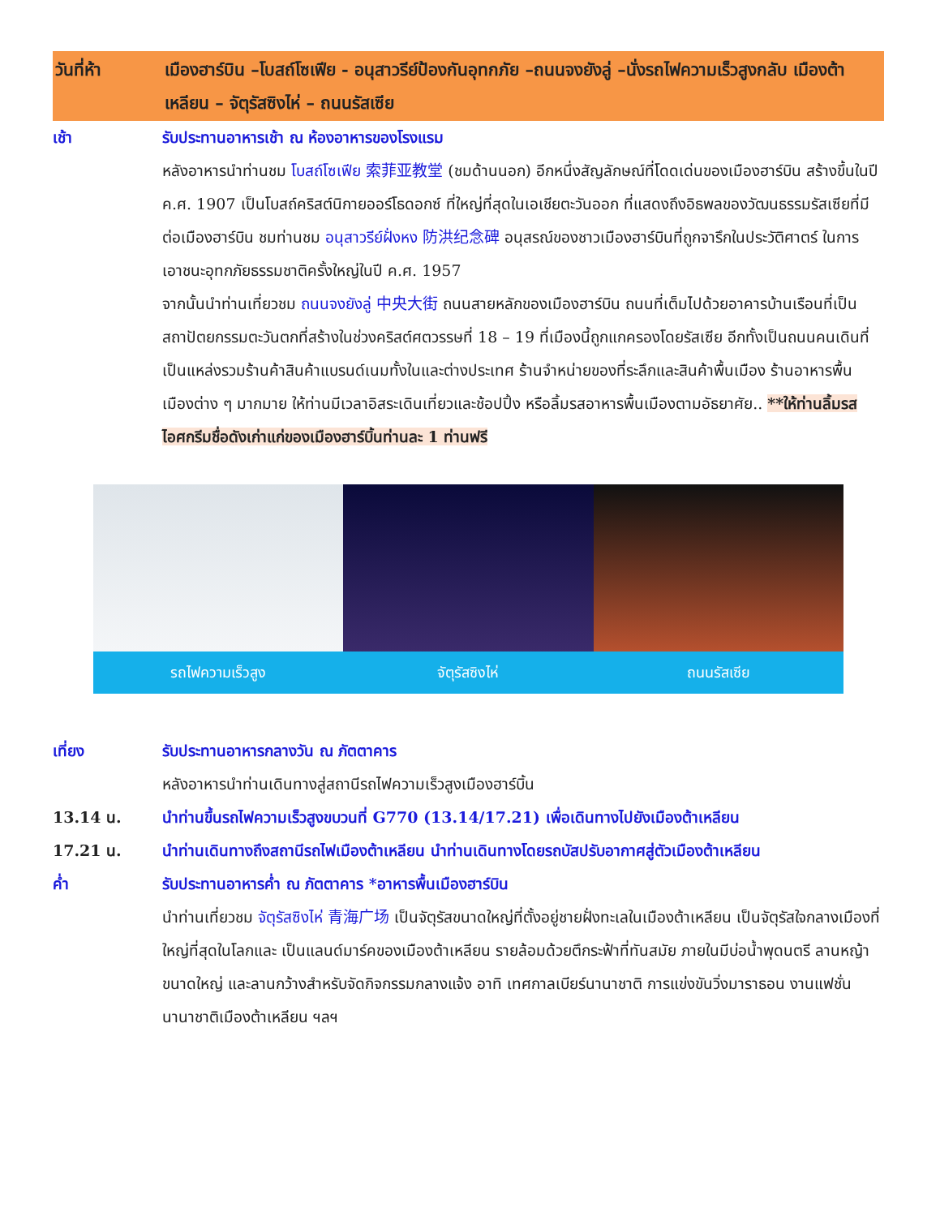วันที่ห้า เมืองฮาร์บิน –โบสถ์โซเฟีย - อนุสาวรีย์ป้องกันอุทกภัย –ถนนจงยังลู่ –นั่งรถไฟความเร็วสูงกลับ เมืองต้าเหลียน – จัตุรัสซิงไห่ – ถนนรัสเซีย
เช้า รับประทานอาหารเช้า ณ ห้องอาหารของโรงแรม
หลังอาหารนำท่านชม โบสถ์โซเฟีย 索菲亚教堂 (ชมด้านนอก) อีกหนึ่งสัญลักษณ์ที่โดดเด่นของเมืองฮาร์บิน สร้างขึ้นในปี ค.ศ. 1907 เป็นโบสถ์คริสต์นิกายออร์โธดอกซ์ ที่ใหญ่ที่สุดในเอเชียตะวันออก ที่แสดงถึงอิธพลของวัฒนธรรมรัสเซียที่มีต่อเมืองฮาร์บิน ชมท่านชม อนุสาวรีย์ฝั่งหง 防洪纪念碑 อนุสรณ์ของชาวเมืองฮาร์บินที่ถูกจารึกในประวัติศาตร์ ในการเอาชนะอุทกภัยธรรมชาติครั้งใหญ่ในปี ค.ศ. 1957
จากนั้นนำท่านเที่ยวชม ถนนจงยังลู่ 中央大街 ถนนสายหลักของเมืองฮาร์บิน ถนนที่เต็มไปด้วยอาคารบ้านเรือนที่เป็นสถาปัตยกรรมตะวันตกที่สร้างในช่วงคริสต์ศตวรรษที่ 18 – 19 ที่เมืองนี้ถูกแกครองโดยรัสเซีย อีกทั้งเป็นถนนคนเดินที่เป็นแหล่งรวมร้านค้าสินค้าแบรนด์เนมทั้งในและต่างประเทศ ร้านจำหน่ายของที่ระลึกและสินค้าพื้นเมือง ร้านอาหารพื้นเมืองต่าง ๆ มากมาย ให้ท่านมีเวลาอิสระเดินเที่ยวและช้อปปิ้ง หรือลิ้มรสอาหารพื้นเมืองตามอัธยาศัย.. **ให้ท่านลิ้มรสไอศกรีมชื่อดังเก่าแก่ของเมืองฮาร์บิ้นท่านละ 1 ท่านฟรี
รถไฟความเร็วสูง จัตุรัสซิงไห่ ถนนรัสเซีย
เที่ยง รับประทานอาหารกลางวัน ณ ภัตตาคาร
หลังอาหารนำท่านเดินทางสู่สถานีรถไฟความเร็วสูงเมืองฮาร์บิ้น
13.14 น. นำท่านขึ้นรถไฟความเร็วสูงขบวนที่ G770 (13.14/17.21) เพื่อเดินทางไปยังเมืองต้าเหลียน
17.21 น. นำท่านเดินทางถึงสถานีรถไฟเมืองต้าเหลียน นำท่านเดินทางโดยรถบัสปรับอากาศสู่ตัวเมืองต้าเหลียน
ค่ำ รับประทานอาหารค่ำ ณ ภัตตาคาร *อาหารพื้นเมืองฮาร์บิน
นำท่านเที่ยวชม จัตุรัสซิงไห่ 青海广场 เป็นจัตุรัสขนาดใหญ่ที่ตั้งอยู่ชายฝั่งทะเลในเมืองต้าเหลียน เป็นจัตุรัสใจกลางเมืองที่ใหญ่ที่สุดในโลกและ เป็นแลนด์มาร์คของเมืองต้าเหลียน รายล้อมด้วยตึกระฟ้าที่ทันสมัย ภายในมีบ่อน้ำพุดนตรี ลานหญ้าขนาดใหญ่ และลานกว้างสำหรับจัดกิจกรรมกลางแจ้ง อาทิ เทศกาลเบียร์นานาชาติ การแข่งขันวิ่งมาราธอน งานแฟชั่นนานาชาติเมืองต้าเหลียน ฯลฯ